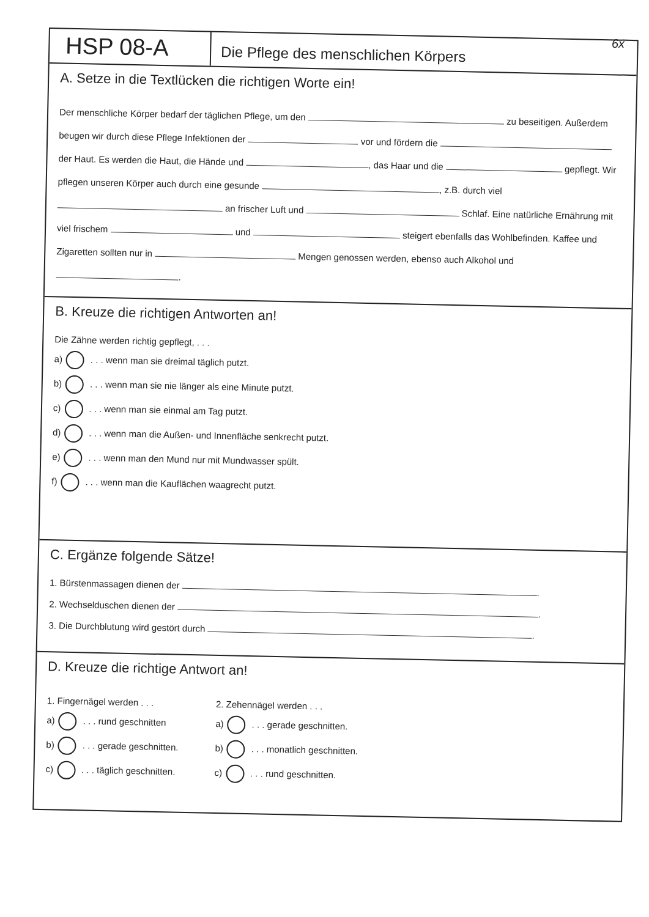6x
HSP 08-A
Die Pflege des menschlichen Körpers
A. Setze in die Textlücken die richtigen Worte ein!
Der menschliche Körper bedarf der täglichen Pflege, um den zu beseitigen. Außerdem beugen wir durch diese Pflege Infektionen der vor und fördern die der Haut. Es werden die Haut, die Hände und , das Haar und die gepflegt. Wir pflegen unseren Körper auch durch eine gesunde , z.B. durch viel an frischer Luft und Schlaf. Eine natürliche Ernährung mit viel frischem und steigert ebenfalls das Wohlbefinden. Kaffee und Zigaretten sollten nur in Mengen genossen werden, ebenso auch Alkohol und .
B. Kreuze die richtigen Antworten an!
Die Zähne werden richtig gepflegt, . . .
a) . . . wenn man sie dreimal täglich putzt.
b) . . . wenn man sie nie länger als eine Minute putzt.
c) . . . wenn man sie einmal am Tag putzt.
d) . . . wenn man die Außen- und Innenfläche senkrecht putzt.
e) . . . wenn man den Mund nur mit Mundwasser spült.
f) . . . wenn man die Kauflächen waagrecht putzt.
C. Ergänze folgende Sätze!
1. Bürstenmassagen dienen der .
2. Wechselduschen dienen der .
3. Die Durchblutung wird gestört durch .
D. Kreuze die richtige Antwort an!
1. Fingernägel werden . . .
a) . . . rund geschnitten
b) . . . gerade geschnitten.
c) . . . täglich geschnitten.
2. Zehennägel werden . . .
a) . . . gerade geschnitten.
b) . . . monatlich geschnitten.
c) . . . rund geschnitten.